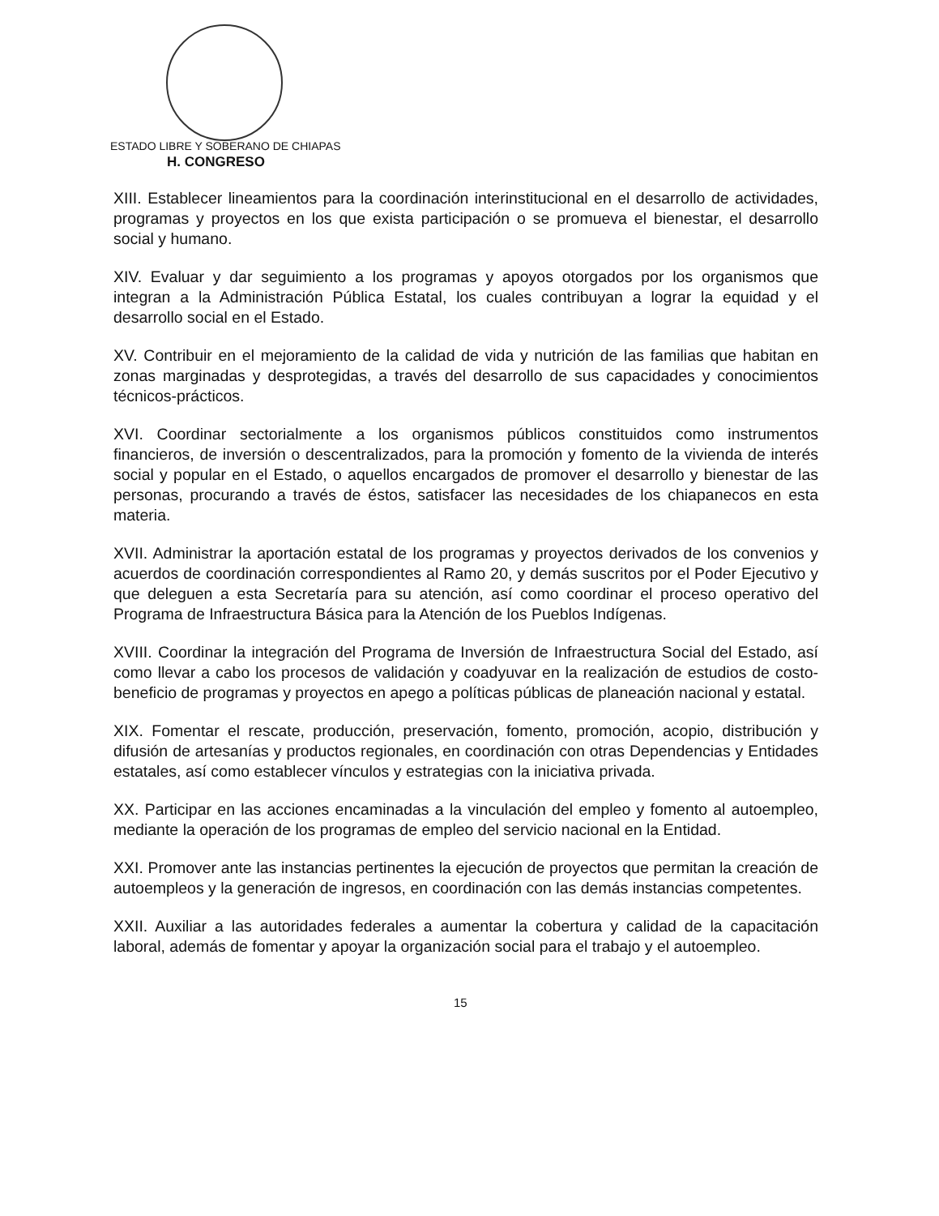ESTADO LIBRE Y SOBERANO DE CHIAPAS
H. CONGRESO
XIII. Establecer lineamientos para la coordinación interinstitucional en el desarrollo de actividades, programas y proyectos en los que exista participación o se promueva el bienestar, el desarrollo social y humano.
XIV. Evaluar y dar seguimiento a los programas y apoyos otorgados por los organismos que integran a la Administración Pública Estatal, los cuales contribuyan a lograr la equidad y el desarrollo social en el Estado.
XV. Contribuir en el mejoramiento de la calidad de vida y nutrición de las familias que habitan en zonas marginadas y desprotegidas, a través del desarrollo de sus capacidades y conocimientos técnicos-prácticos.
XVI. Coordinar sectorialmente a los organismos públicos constituidos como instrumentos financieros, de inversión o descentralizados, para la promoción y fomento de la vivienda de interés social y popular en el Estado, o aquellos encargados de promover el desarrollo y bienestar de las personas, procurando a través de éstos, satisfacer las necesidades de los chiapanecos en esta materia.
XVII. Administrar la aportación estatal de los programas y proyectos derivados de los convenios y acuerdos de coordinación correspondientes al Ramo 20, y demás suscritos por el Poder Ejecutivo y que deleguen a esta Secretaría para su atención, así como coordinar el proceso operativo del Programa de Infraestructura Básica para la Atención de los Pueblos Indígenas.
XVIII. Coordinar la integración del Programa de Inversión de Infraestructura Social del Estado, así como llevar a cabo los procesos de validación y coadyuvar en la realización de estudios de costo-beneficio de programas y proyectos en apego a políticas públicas de planeación nacional y estatal.
XIX. Fomentar el rescate, producción, preservación, fomento, promoción, acopio, distribución y difusión de artesanías y productos regionales, en coordinación con otras Dependencias y Entidades estatales, así como establecer vínculos y estrategias con la iniciativa privada.
XX. Participar en las acciones encaminadas a la vinculación del empleo y fomento al autoempleo, mediante la operación de los programas de empleo del servicio nacional en la Entidad.
XXI. Promover ante las instancias pertinentes la ejecución de proyectos que permitan la creación de autoempleos y la generación de ingresos, en coordinación con las demás instancias competentes.
XXII. Auxiliar a las autoridades federales a aumentar la cobertura y calidad de la capacitación laboral, además de fomentar y apoyar la organización social para el trabajo y el autoempleo.
15